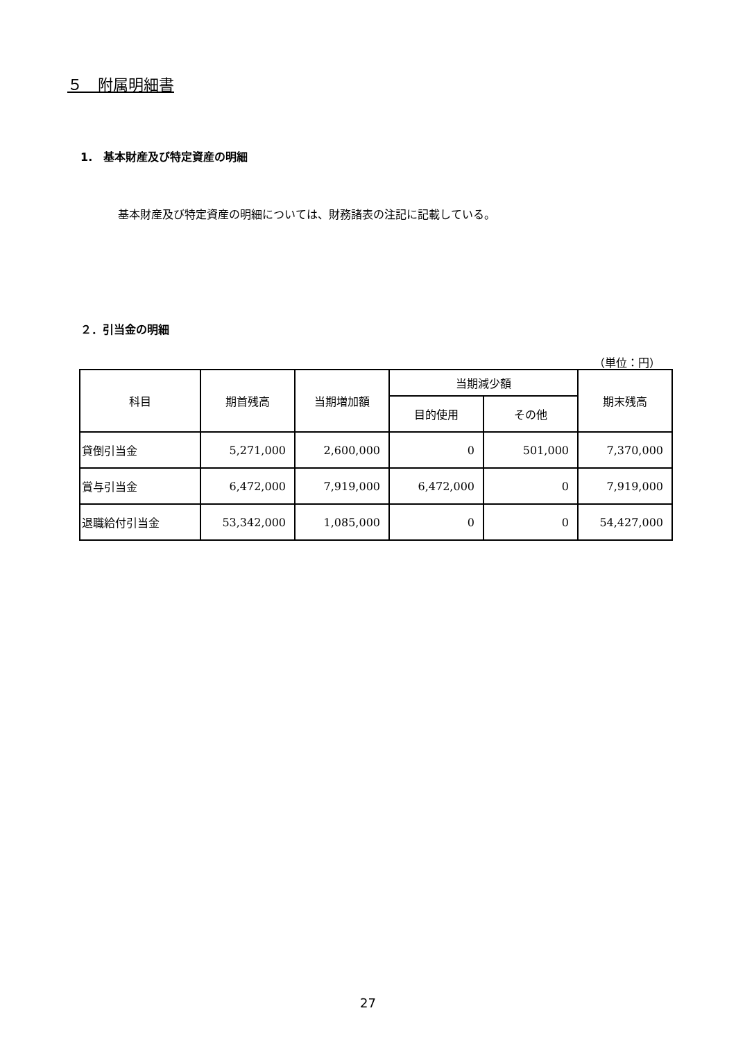５　附属明細書
1.　基本財産及び特定資産の明細
基本財産及び特定資産の明細については、財務諸表の注記に記載している。
２．引当金の明細
（単位：円）
| 科目 | 期首残高 | 当期増加額 | 当期減少額 | | 期末残高 |
| --- | --- | --- | --- | --- | --- |
| | | | 目的使用 | その他 | |
| 貸倒引当金 | 5,271,000 | 2,600,000 | 0 | 501,000 | 7,370,000 |
| 賞与引当金 | 6,472,000 | 7,919,000 | 6,472,000 | 0 | 7,919,000 |
| 退職給付引当金 | 53,342,000 | 1,085,000 | 0 | 0 | 54,427,000 |
27